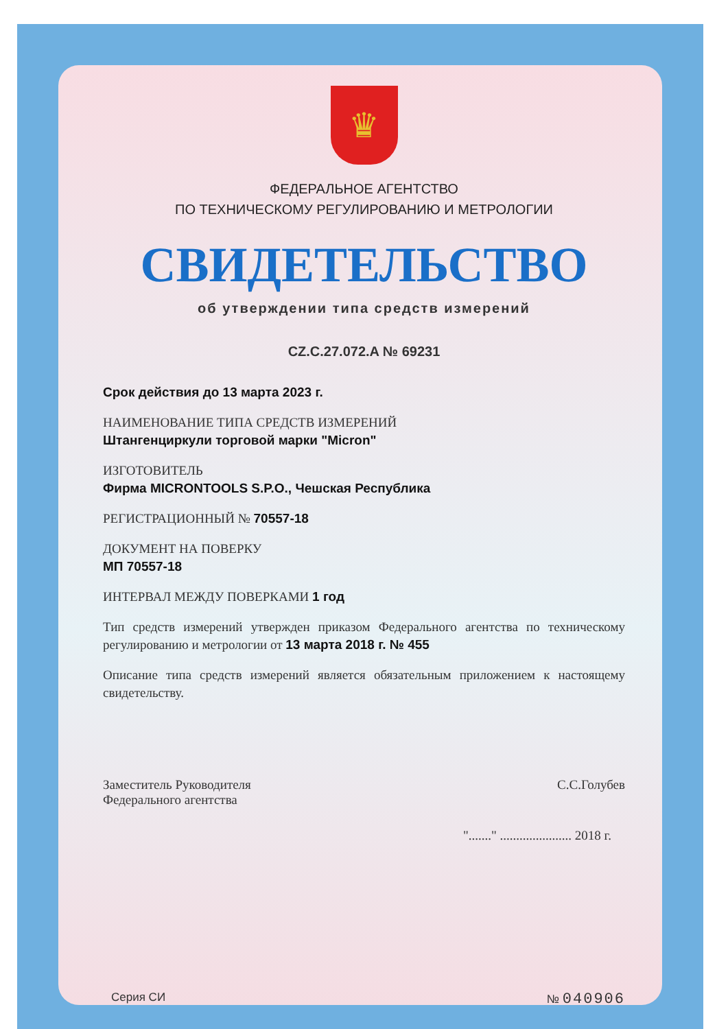♛
ФЕДЕРАЛЬНОЕ АГЕНТСТВО
ПО ТЕХНИЧЕСКОМУ РЕГУЛИРОВАНИЮ И МЕТРОЛОГИИ
СВИДЕТЕЛЬСТВО
об утверждении типа средств измерений
CZ.C.27.072.A № 69231
Срок действия до 13 марта 2023 г.
НАИМЕНОВАНИЕ ТИПА СРЕДСТВ ИЗМЕРЕНИЙ
Штангенциркули торговой марки "Micron"
ИЗГОТОВИТЕЛЬ
Фирма MICRONTOOLS S.P.O., Чешская Республика
РЕГИСТРАЦИОННЫЙ № 70557-18
ДОКУМЕНТ НА ПОВЕРКУ
МП 70557-18
ИНТЕРВАЛ МЕЖДУ ПОВЕРКАМИ 1 год
Тип средств измерений утвержден приказом Федерального агентства по техническому регулированию и метрологии от 13 марта 2018 г. № 455
Описание типа средств измерений является обязательным приложением к настоящему свидетельству.
Заместитель Руководителя
Федерального агентства
С.С.Голубев
"......." ...................... 2018 г.
Серия СИ № 040906